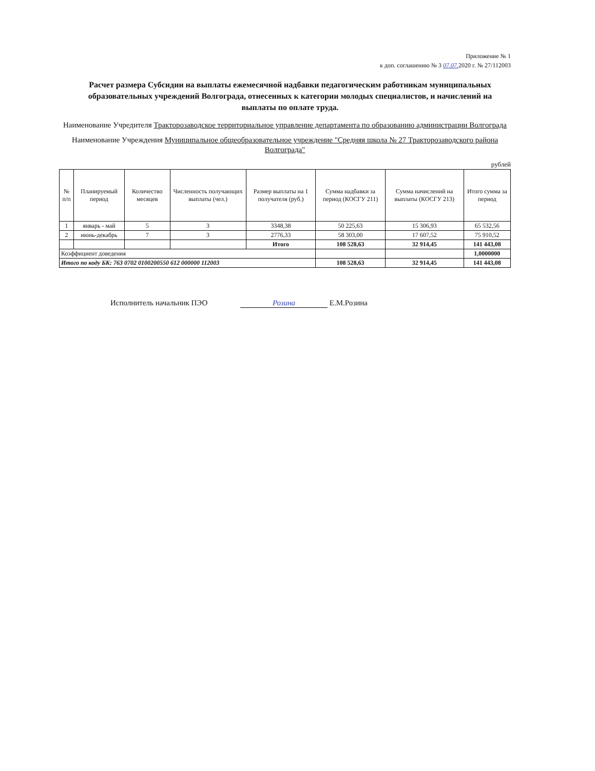Приложение № 1
к доп. соглашению № 3 07.07. 2020 г. № 27/112003
Расчет размера Субсидии на выплаты ежемесячной надбавки педагогическим работникам муниципальных образовательных учреждений Волгограда, отнесенных к категории молодых специалистов, и начислений на выплаты по оплате труда.
Наименование Учредителя Тракторозаводское территориальное управление департамента по образованию администрации Волгограда
Наименование Учреждения Муниципальное общеобразовательное учреждение "Средняя школа № 27 Тракторозаводского района Волгограда"
рублей
| № п/п | Планируемый период | Количество месяцев | Численность получающих выплаты (чел.) | Размер выплаты на 1 получателя (руб.) | Сумма надбавки за период (КОСГУ 211) | Сумма начислений на выплаты (КОСГУ 213) | Итого сумма за период |
| --- | --- | --- | --- | --- | --- | --- | --- |
| 1 | январь - май | 5 | 3 | 3348,38 | 50 225,63 | 15 306,93 | 65 532,56 |
| 2 | июнь-декабрь | 7 | 3 | 2776,33 | 58 303,00 | 17 607,52 | 75 910,52 |
| | | | | Итого | 108 528,63 | 32 914,45 | 141 443,08 |
| Коэффициент доведения | | | | | | | 1,0000000 |
| Итого по коду БК: 763 0702 0100200550 612 000000 112003 | | | | | 108 528,63 | 32 914,45 | 141 443,08 |
Исполнитель начальник ПЭО Розина Е.М.Розина